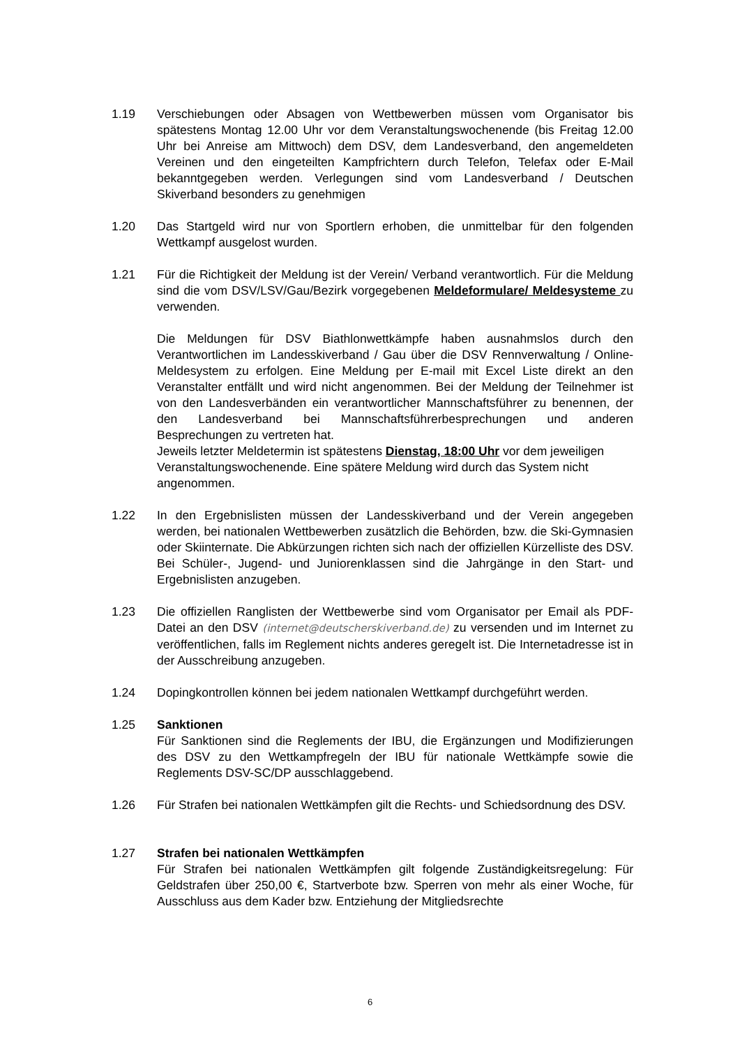1.19 Verschiebungen oder Absagen von Wettbewerben müssen vom Organisator bis spätestens Montag 12.00 Uhr vor dem Veranstaltungswochenende (bis Freitag 12.00 Uhr bei Anreise am Mittwoch) dem DSV, dem Landesverband, den angemeldeten Vereinen und den eingeteilten Kampfrichtern durch Telefon, Telefax oder E-Mail bekanntgegeben werden. Verlegungen sind vom Landesverband / Deutschen Skiverband besonders zu genehmigen
1.20 Das Startgeld wird nur von Sportlern erhoben, die unmittelbar für den folgenden Wettkampf ausgelost wurden.
1.21 Für die Richtigkeit der Meldung ist der Verein/ Verband verantwortlich. Für die Meldung sind die vom DSV/LSV/Gau/Bezirk vorgegebenen Meldeformulare/ Meldesysteme zu verwenden.
Die Meldungen für DSV Biathlonwettkämpfe haben ausnahmslos durch den Verantwortlichen im Landesskiverband / Gau über die DSV Rennverwaltung / Online-Meldesystem zu erfolgen. Eine Meldung per E-mail mit Excel Liste direkt an den Veranstalter entfällt und wird nicht angenommen. Bei der Meldung der Teilnehmer ist von den Landesverbänden ein verantwortlicher Mannschaftsführer zu benennen, der den Landesverband bei Mannschaftsführerbesprechungen und anderen Besprechungen zu vertreten hat.
Jeweils letzter Meldetermin ist spätestens Dienstag, 18:00 Uhr vor dem jeweiligen Veranstaltungswochenende. Eine spätere Meldung wird durch das System nicht angenommen.
1.22 In den Ergebnislisten müssen der Landesskiverband und der Verein angegeben werden, bei nationalen Wettbewerben zusätzlich die Behörden, bzw. die Ski-Gymnasien oder Skiinternate. Die Abkürzungen richten sich nach der offiziellen Kürzelliste des DSV. Bei Schüler-, Jugend- und Juniorenklassen sind die Jahrgänge in den Start- und Ergebnislisten anzugeben.
1.23 Die offiziellen Ranglisten der Wettbewerbe sind vom Organisator per Email als PDF-Datei an den DSV (internet@deutscherskiverband.de) zu versenden und im Internet zu veröffentlichen, falls im Reglement nichts anderes geregelt ist. Die Internetadresse ist in der Ausschreibung anzugeben.
1.24 Dopingkontrollen können bei jedem nationalen Wettkampf durchgeführt werden.
1.25 Sanktionen
Für Sanktionen sind die Reglements der IBU, die Ergänzungen und Modifizierungen des DSV zu den Wettkampfregeln der IBU für nationale Wettkämpfe sowie die Reglements DSV-SC/DP ausschlaggebend.
1.26 Für Strafen bei nationalen Wettkämpfen gilt die Rechts- und Schiedsordnung des DSV.
1.27 Strafen bei nationalen Wettkämpfen
Für Strafen bei nationalen Wettkämpfen gilt folgende Zuständigkeitsregelung: Für Geldstrafen über 250,00 €, Startverbote bzw. Sperren von mehr als einer Woche, für Ausschluss aus dem Kader bzw. Entziehung der Mitgliedsrechte
6